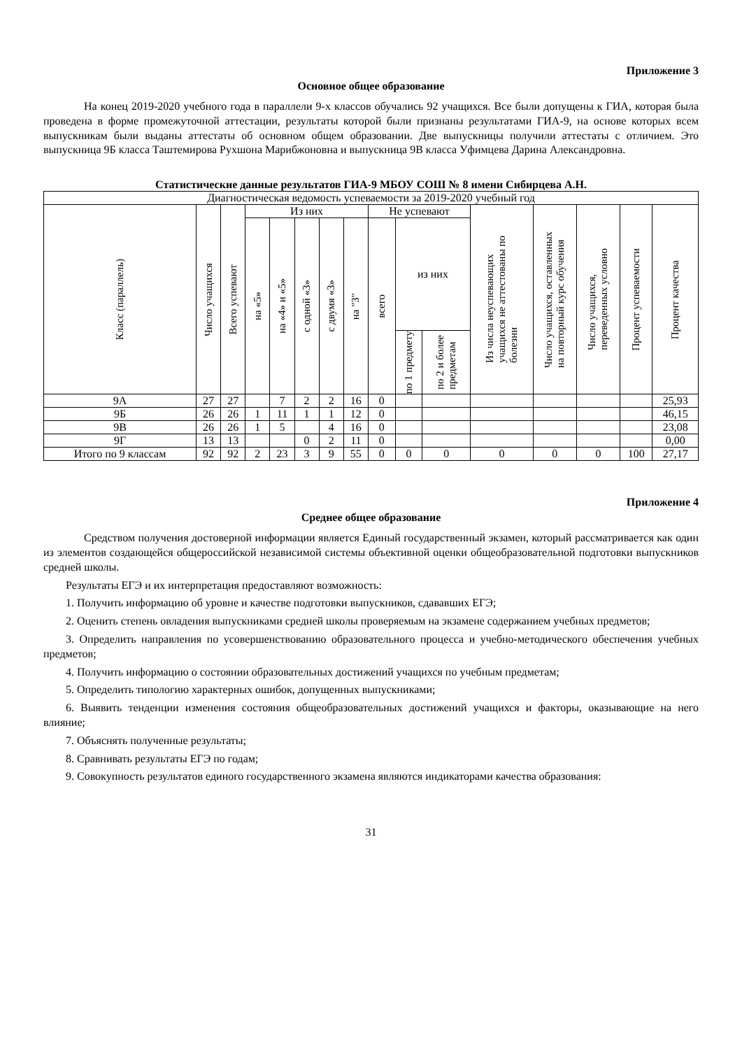Приложение 3
Основное общее образование
На конец 2019-2020 учебного года в параллели 9-х классов обучались 92 учащихся. Все были допущены к ГИА, которая была проведена в форме промежуточной аттестации, результаты которой были признаны результатами ГИА-9, на основе которых всем выпускникам были выданы аттестаты об основном общем образовании. Две выпускницы получили аттестаты с отличием. Это выпускница 9Б класса Таштемирова Рухшона Марибжоновна и выпускница 9В класса Уфимцева Дарина Александровна.
Статистические данные результатов ГИА-9 МБОУ СОШ № 8 имени Сибирцева А.Н.
| Диагностическая ведомость успеваемости за 2019-2020 учебный год | | | | | | | | | | | | | | | |
| Класс (параллель) | Число учащихся | Всего успевают | Из них | | | | | Не успевают | | | Из числа неуспевающих учащихся не аттестованы по болезни | Число учащихся, оставленных на повторный курс обучения | Число учащихся, переведенных условно | Процент успеваемости | Процент качества |
| | | | на «5» | на «4» и «5» | с одной «3» | с двумя «3» | на "3" | всего | из них | | | | | | |
| | | | | | | | | | по 1 предмету | по 2 и более предметам | | | | | |
| 9А | 27 | 27 | | 7 | 2 | 2 | 16 | 0 | | | | | | | 25,93 |
| 9Б | 26 | 26 | 1 | 11 | 1 | 1 | 12 | 0 | | | | | | | 46,15 |
| 9В | 26 | 26 | 1 | 5 | | 4 | 16 | 0 | | | | | | | 23,08 |
| 9Г | 13 | 13 | | | 0 | 2 | 11 | 0 | | | | | | | 0,00 |
| Итого по 9 классам | 92 | 92 | 2 | 23 | 3 | 9 | 55 | 0 | 0 | 0 | 0 | 0 | 0 | 100 | 27,17 |
Приложение 4
Среднее общее образование
Средством получения достоверной информации является Единый государственный экзамен, который рассматривается как один из элементов создающейся общероссийской независимой системы объективной оценки общеобразовательной подготовки выпускников средней школы.
Результаты ЕГЭ и их интерпретация предоставляют возможность:
1. Получить информацию об уровне и качестве подготовки выпускников, сдававших ЕГЭ;
2. Оценить степень овладения выпускниками средней школы проверяемым на экзамене содержанием учебных предметов;
3. Определить направления по усовершенствованию образовательного процесса и учебно-методического обеспечения учебных предметов;
4. Получить информацию о состоянии образовательных достижений учащихся по учебным предметам;
5. Определить типологию характерных ошибок, допущенных выпускниками;
6. Выявить тенденции изменения состояния общеобразовательных достижений учащихся и факторы, оказывающие на него влияние;
7. Объяснять полученные результаты;
8. Сравнивать результаты ЕГЭ по годам;
9. Совокупность результатов единого государственного экзамена являются индикаторами качества образования:
31